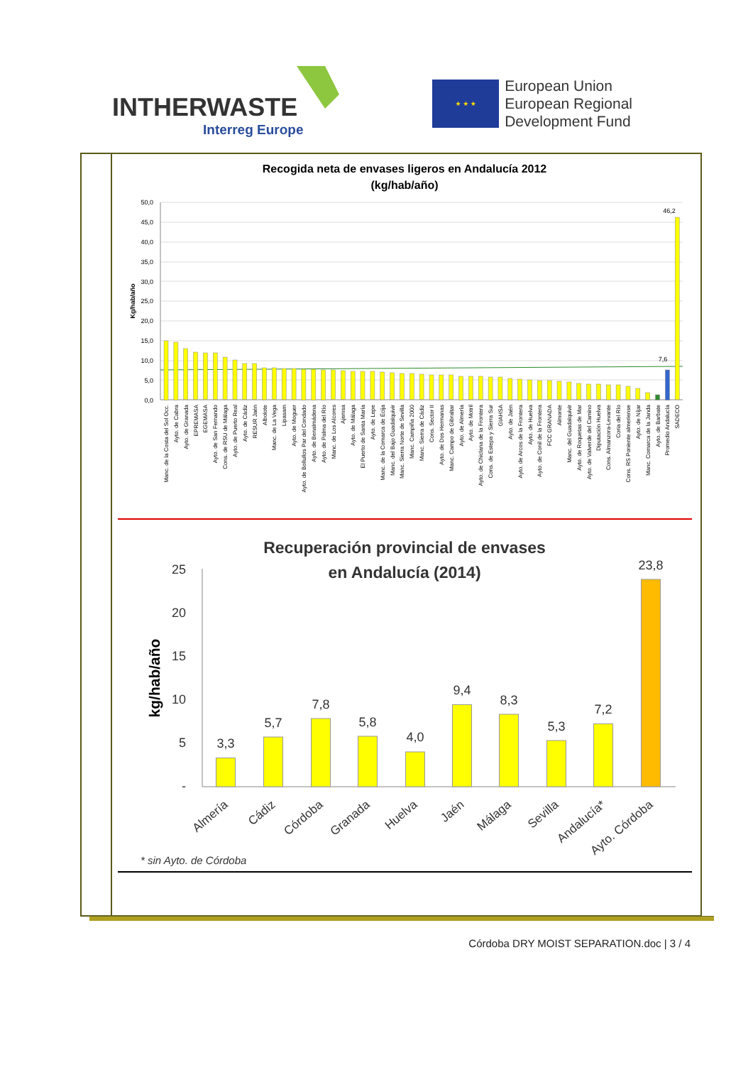INTHERWASTE
Interreg Europe
★ ★ ★
European Union
European Regional
Development Fund
Recogida neta de envases ligeros en Andalucía 2012
(kg/hab/año)
50,0
45,0
40,0
35,0
30,0
25,0
20,0
15,0
10,0
5,0
0,0
Kg/hab/año
46,2
7,6
Manc. de la Costa del Sol Occ.
Ayto. de Cabra
Ayto. de Granada
EPREMASA
EGEMASA
Ayto. de San Fernando
Cons. de RSU de Málaga
Ayto. de Puerto Real
Ayto. de Cádiz
RESUR Jaén
Albolote
Manc. de La Vega
Lipasam
Ayto. de Moguer
Ayto. de Bollullos Par del Condado
Ayto. de Benalmádena
Ayto. de Palma del Río
Manc. de Los Alcores
Ajemsa
Ayto. de Málaga
El Puerto de Santa María
Ayto. de Lepe
Manc. de la Comarca de Écija
Manc. del Bajo Guadalquivir
Manc. Sierra Norte de Sevilla
Manc. Campiña 2000
Manc. Sierra de Cádiz
Cons. Sector II
Ayto. de Dos Hermanas
Manc. Campo de Gibraltar
Ayto. de Almería
Ayto. de Motril
Ayto. de Chiclana de la Frontera
Cons. de Estepa y Sierra Sur
GIAHSA
Ayto. de Jaén
Ayto. de Arcos de la Frontera
Ayto. de Huelva
Ayto. de Conil de la Frontera
FCC GRANADA
Almonte
Manc. del Guadalquivir
Ayto. de Roquetas de Mar
Ayto. de Valverde del Camino
Diputación Huelva
Cons. Almanzora-Levante
Coria del Río
Cons. RS Poniente almeriense
Ayto. de Níjar
Manc. Comarca de la Janda
Ayto. de Barbate
Promedio Andalucía
SADECO
Recuperación provincial de envases
en Andalucía (2014)
25
20
15
10
5
-
kg/hab/año
3,3
5,7
7,8
5,8
4,0
9,4
8,3
5,3
7,2
23,8
Almería
Cádiz
Córdoba
Granada
Huelva
Jaén
Málaga
Sevilla
Andalucía*
Ayto. Córdoba
* sin Ayto. de Córdoba
Córdoba DRY MOIST SEPARATION.doc | 3 / 4